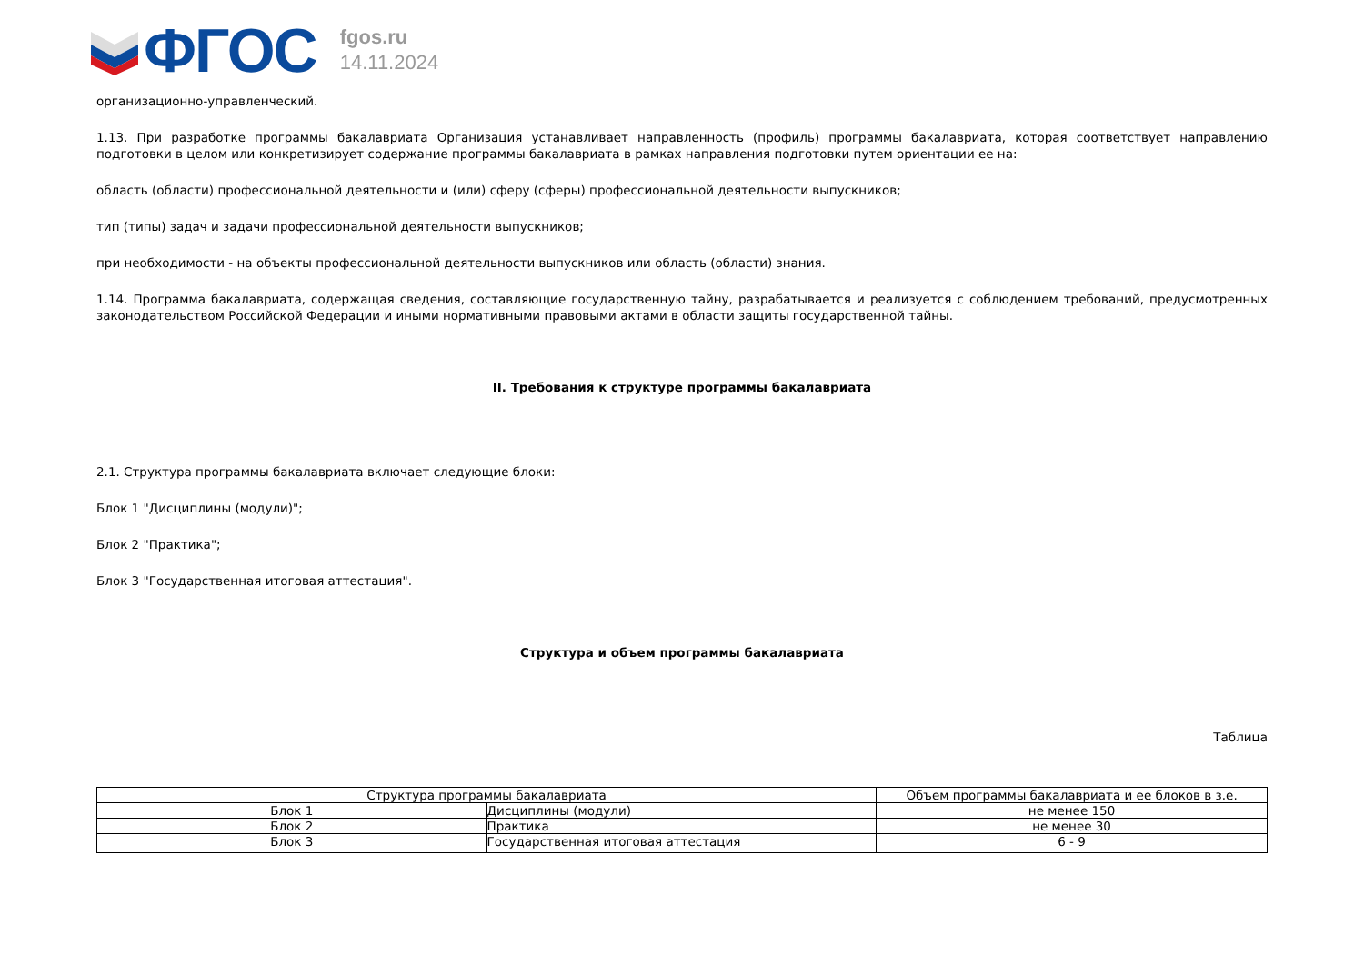ФГОС
fgos.ru
14.11.2024
организационно-управленческий.
1.13. При разработке программы бакалавриата Организация устанавливает направленность (профиль) программы бакалавриата, которая соответствует направлению подготовки в целом или конкретизирует содержание программы бакалавриата в рамках направления подготовки путем ориентации ее на:
область (области) профессиональной деятельности и (или) сферу (сферы) профессиональной деятельности выпускников;
тип (типы) задач и задачи профессиональной деятельности выпускников;
при необходимости - на объекты профессиональной деятельности выпускников или область (области) знания.
1.14. Программа бакалавриата, содержащая сведения, составляющие государственную тайну, разрабатывается и реализуется с соблюдением требований, предусмотренных законодательством Российской Федерации и иными нормативными правовыми актами в области защиты государственной тайны.
II. Требования к структуре программы бакалавриата
2.1. Структура программы бакалавриата включает следующие блоки:
Блок 1 "Дисциплины (модули)";
Блок 2 "Практика";
Блок 3 "Государственная итоговая аттестация".
Структура и объем программы бакалавриата
Таблица
| Структура программы бакалавриата | | Объем программы бакалавриата и ее блоков в з.е. |
| Блок 1 | Дисциплины (модули) | не менее 150 |
| Блок 2 | Практика | не менее 30 |
| Блок 3 | Государственная итоговая аттестация | 6 - 9 |